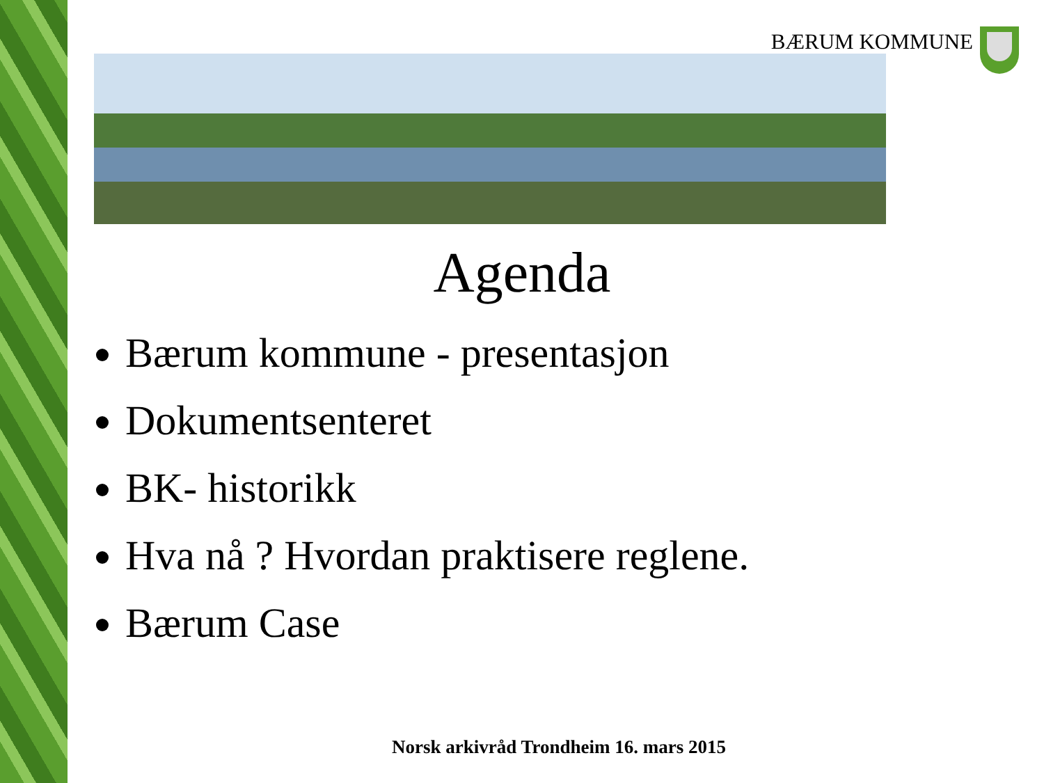BÆRUM KOMMUNE
Agenda
Bærum kommune - presentasjon
Dokumentsenteret
BK- historikk
Hva nå ? Hvordan praktisere reglene.
Bærum Case
Norsk arkivråd Trondheim 16. mars 2015